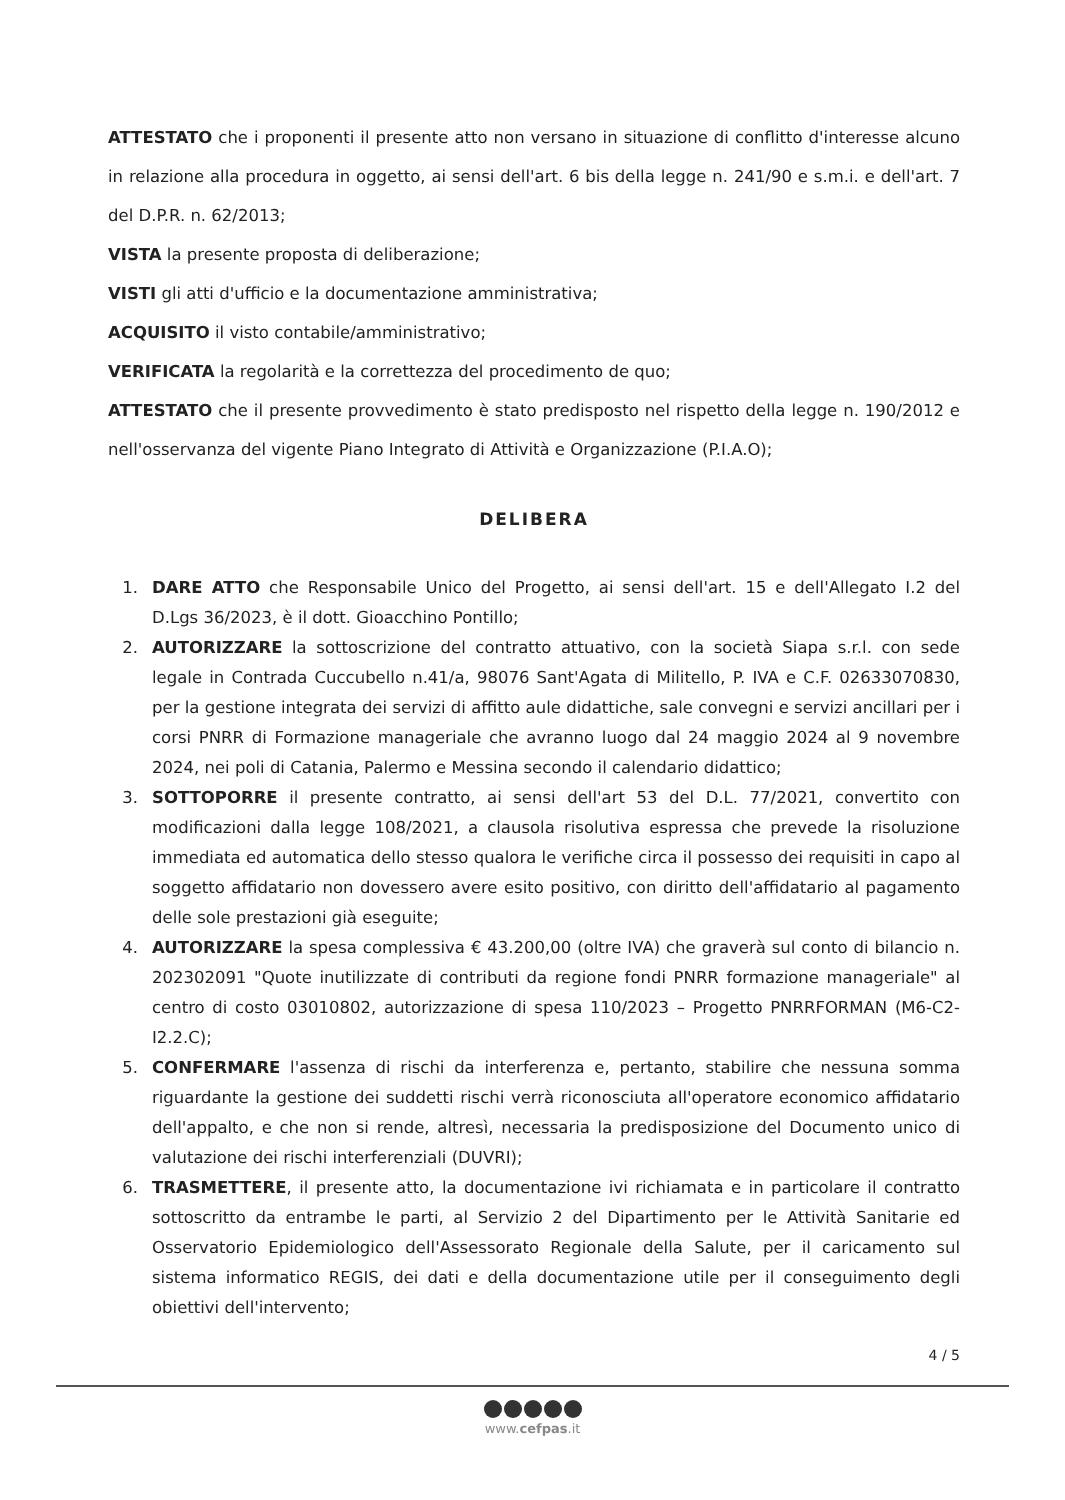ATTESTATO che i proponenti il presente atto non versano in situazione di conflitto d'interesse alcuno in relazione alla procedura in oggetto, ai sensi dell'art. 6 bis della legge n. 241/90 e s.m.i. e dell'art. 7 del D.P.R. n. 62/2013;
VISTA la presente proposta di deliberazione;
VISTI gli atti d'ufficio e la documentazione amministrativa;
ACQUISITO il visto contabile/amministrativo;
VERIFICATA la regolarità e la correttezza del procedimento de quo;
ATTESTATO che il presente provvedimento è stato predisposto nel rispetto della legge n. 190/2012 e nell'osservanza del vigente Piano Integrato di Attività e Organizzazione (P.I.A.O);
DELIBERA
1. DARE ATTO che Responsabile Unico del Progetto, ai sensi dell'art. 15 e dell'Allegato I.2 del D.Lgs 36/2023, è il dott. Gioacchino Pontillo;
2. AUTORIZZARE la sottoscrizione del contratto attuativo, con la società Siapa s.r.l. con sede legale in Contrada Cuccubello n.41/a, 98076 Sant'Agata di Militello, P. IVA e C.F. 02633070830, per la gestione integrata dei servizi di affitto aule didattiche, sale convegni e servizi ancillari per i corsi PNRR di Formazione manageriale che avranno luogo dal 24 maggio 2024 al 9 novembre 2024, nei poli di Catania, Palermo e Messina secondo il calendario didattico;
3. SOTTOPORRE il presente contratto, ai sensi dell'art 53 del D.L. 77/2021, convertito con modificazioni dalla legge 108/2021, a clausola risolutiva espressa che prevede la risoluzione immediata ed automatica dello stesso qualora le verifiche circa il possesso dei requisiti in capo al soggetto affidatario non dovessero avere esito positivo, con diritto dell'affidatario al pagamento delle sole prestazioni già eseguite;
4. AUTORIZZARE la spesa complessiva € 43.200,00 (oltre IVA) che graverà sul conto di bilancio n. 202302091 "Quote inutilizzate di contributi da regione fondi PNRR formazione manageriale" al centro di costo 03010802, autorizzazione di spesa 110/2023 – Progetto PNRRFORMAN (M6-C2-I2.2.C);
5. CONFERMARE l'assenza di rischi da interferenza e, pertanto, stabilire che nessuna somma riguardante la gestione dei suddetti rischi verrà riconosciuta all'operatore economico affidatario dell'appalto, e che non si rende, altresì, necessaria la predisposizione del Documento unico di valutazione dei rischi interferenziali (DUVRI);
6. TRASMETTERE, il presente atto, la documentazione ivi richiamata e in particolare il contratto sottoscritto da entrambe le parti, al Servizio 2 del Dipartimento per le Attività Sanitarie ed Osservatorio Epidemiologico dell'Assessorato Regionale della Salute, per il caricamento sul sistema informatico REGIS, dei dati e della documentazione utile per il conseguimento degli obiettivi dell'intervento;
4 / 5
www.cefpas.it